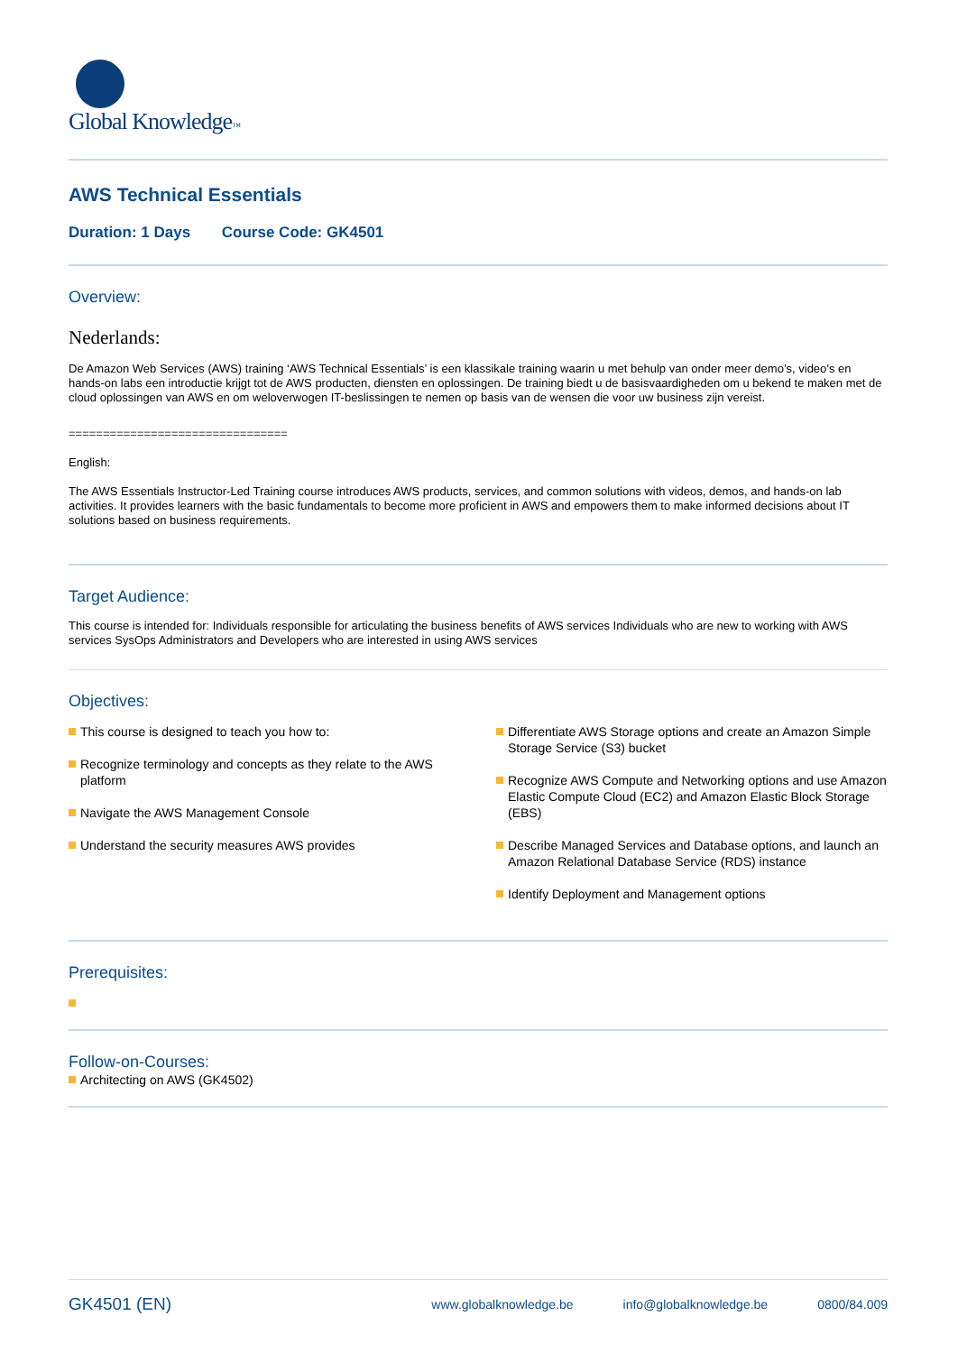Global Knowledge™
AWS Technical Essentials
Duration: 1 Days Course Code: GK4501
Overview:
Nederlands:
De Amazon Web Services (AWS) training ‘AWS Technical Essentials’ is een klassikale training waarin u met behulp van onder meer demo’s, video’s en hands-on labs een introductie krijgt tot de AWS producten, diensten en oplossingen. De training biedt u de basisvaardigheden om u bekend te maken met de cloud oplossingen van AWS en om weloverwogen IT-beslissingen te nemen op basis van de wensen die voor uw business zijn vereist.
================================
English:
The AWS Essentials Instructor-Led Training course introduces AWS products, services, and common solutions with videos, demos, and hands-on lab activities. It provides learners with the basic fundamentals to become more proficient in AWS and empowers them to make informed decisions about IT solutions based on business requirements.
Target Audience:
This course is intended for: Individuals responsible for articulating the business benefits of AWS services Individuals who are new to working with AWS services SysOps Administrators and Developers who are interested in using AWS services
Objectives:
This course is designed to teach you how to:
Recognize terminology and concepts as they relate to the AWS platform
Navigate the AWS Management Console
Understand the security measures AWS provides
Differentiate AWS Storage options and create an Amazon Simple Storage Service (S3) bucket
Recognize AWS Compute and Networking options and use Amazon Elastic Compute Cloud (EC2) and Amazon Elastic Block Storage (EBS)
Describe Managed Services and Database options, and launch an Amazon Relational Database Service (RDS) instance
Identify Deployment and Management options
Prerequisites:
Follow-on-Courses:
Architecting on AWS (GK4502)
GK4501 (EN)
www.globalknowledge.be info@globalknowledge.be 0800/84.009